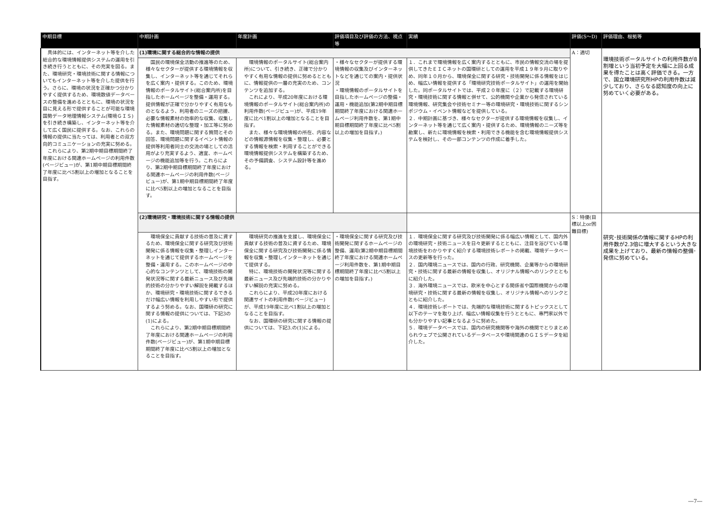| 中期目標 | 中期計画 | 年度計画 | 評価項目及び評価の方法、視点等 | 実績 | 評価(S〜D) | 評価理由、根拠等 |
| --- | --- | --- | --- | --- | --- | --- |
| 具体的には、インターネット等を介した総合的な環境情報提供システムの運用を引き続き行うとともに、その充実を図る。また、環境研究・環境技術に関する情報についてもインターネット等を介した提供を行う。さらに、環境の状況を正確かつ分かりやすく提供するため、環境数値データベースの整備を進めるとともに、環境の状況を目に見える形で提供することが可能な環境国勢データ地理情報システム(環境ＧＩＳ)を引き続き構築し、インターネット等を介して広く国民に提供する。なお、これらの情報の提供に当たっては、利用者との双方向的コミュニケーションの充実に努める。 これらにより、第2期中期目標期間終了年度における関連ホームページの利用件数(ページビュー)が、第1期中期目標期間終了年度に比べ5割以上の増加となることを目指す。 | (1)環境に関する総合的な情報の提供 | | | | A：適切 | 環境技術ポータルサイトの利用件数が8割増という当初予定を大幅に上回る成果を得たことは高く評価できる。一方で、国立環境研究所HPの利用件数は減少しており、さらなる認知度の向上に努めていく必要がある。 |
| | 国民の環境保全活動の推進等のため、様々なセクターが提供する環境情報を収集し、インターネット等を通じてそれらを広く案内・提供する。このため、環境情報のポータルサイト(総合案内所)を目指したホームページを整備・運用する。提供情報が正確で分かりやすく有用なものとなるよう、利用者のニーズの把握、必要な情報素材の効率的な収集、収集した情報素材の適切な整理・加工等に努める。また、環境問題に関する質問とその回答、環境問題に関するイベント情報の提供等利用者同士の交流の場としての活用がより充実するよう、適宜、ホームページの機能追加等を行う。これらにより、第2期中期目標期間終了年度における関連ホームページの利用件数(ページビュー)が、第1期中期目標期間終了年度に比べ5割以上の増加となることを目指す。 | 環境情報のポータルサイト(総合案内所)について、引き続き、正確で分かりやすく有用な情報の提供に努めるとともに、情報提供の一層の充実のため、コンテンツを追加する。 これにより、平成20年度における環境情報のポータルサイト(総合案内所)の利用件数(ページビュー)が、平成19年度に比べ1割以上の増加となることを目指す。 また、様々な環境情報の所在、内容などの情報源情報を収集・整理し、必要とする情報を検索・利用することができる環境情報提供システムを構築するため、その予備調査、システム設計等を進める。 | ・様々なセクターが提供する環境情報の収集及びインターネットなどを通じての案内・提供状況 ・環境情報のポータルサイトを目指したホームページの整備・運用・機能追加(第2期中期目標期間終了年度における関連ホームページ利用件数を、第1期中期目標期間終了年度に比べ5割以上の増加を目指す。) | １．これまで環境情報を広く案内するとともに、市民の情報交流の場を提供してきたＥＩＣネットの国環研としての運用を平成１９年９月に取りやめ、同年１０月から、環境保全に関する研究・技術開発に係る情報をはじめ、幅広い情報を提供する「環境研究技術ポータルサイト」の運用を開始した。同ポータルサイトでは、平成２０年度に（２）で記載する環境研究・環境技術に関する情報と併せて、公的機関や企業から発信されている環境情報、研究集会や技術セミナー等の環境研究・環境技術に関するシンポジウム・イベント情報などを提供している。 ２．中期計画に基づき、様々なセクターが提供する環境情報を収集し、インターネット等を通じて広く案内・提供するため、環境情報のニーズ等を勘案し、新たに環境情報を検索・利用できる機能を含む環境情報提供システムを検討し、その一部コンテンツの作成に着手した。 | | |
| | (2)環境研究・環境技術に関する情報の提供 | | | | S：特優(目標以上or困難目標) | 研究･技術関係の情報に関するHPの利用件数が2.3倍に増大するという大きな成果を上げており、最新の情報の整備･発信に努めている。 |
| | 環境保全に貢献する技術の普及に資するため、環境保全に関する研究及び技術開発に係る情報を収集・整理しインターネットを通じて提供するホームページを整備・運用する。このホームページの中心的なコンテンツとして、環境技術の開発状況等に関する最新ニュース及び先端的技術の分かりやすい解説を掲載するほか、環境研究・環境技術に関するできるだけ幅広い情報を利用しやすい形で提供するよう努める。なお、国環研の研究に関する情報の提供については、下記3の(1)による。 これらにより、第2期中期目標期間終了年度における関連ホームページの利用件数(ページビュー)が、第1期中期目標期間終了年度に比べ5割以上の増加となることを目指す。 | 環境研究の推進を支援し、環境保全に貢献する技術の普及に資するため、環境保全に関する研究及び技術開発に係る情報を収集・整理しインターネットを通じて提供する。 特に、環境技術の開発状況等に関する最新ニュース及び先端的技術の分かりやすい解説の充実に努める。 これらにより、平成20年度における関連サイトの利用件数(ページビュー)が、平成19年度に比べ1割以上の増加となることを目指す。 なお、国環研の研究に関する情報の提供については、下記3.の(1)による。 | ・環境保全に関する研究及び技術開発に関するホームページの整備、運用(第2期中期目標期間終了年度における関連ホームページ利用件数を、第1期中期目標期間終了年度に比べ5割以上の増加を目指す。) | １．環境保全に関する研究及び技術開発に係る幅広い情報として、国内外の環境研究・技術ニュースを日々更新するとともに、注目を浴びている環境技術をわかりやすく紹介する環境技術レポートの掲載、環境データベースの更新等を行った。 ２．国内環境ニュースでは、国内の行政、研究機関、企業等からの環境研究・技術に関する最新の情報を収集し、オリジナル情報へのリンクとともに紹介した。 ３．海外環境ニュースでは、欧米を中心とする関係省や国際機関からの環境研究・技術に関する最新の情報を収集し、オリジナル情報へのリンクとともに紹介した。 ４．環境技術レポートでは、先端的な環境技術に関するトピックスとして以下のテーマを取り上げ、幅広い情報収集を行うとともに、専門家以外でも分かりやすい記事となるように努めた。 ５．環境データベースでは、国内の研究機関等や海外の機関でとりまとめられウェブで公開されているデータベースや環境関連のＧＩＳデータを紹介した。 | | |
―7―